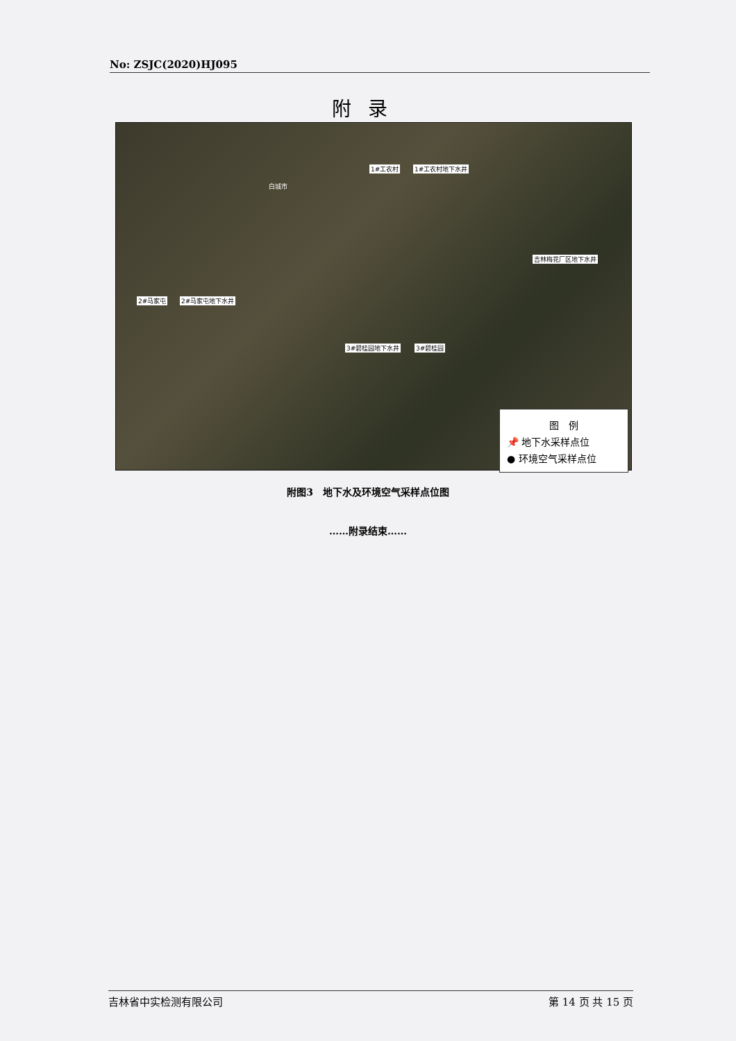No: ZSJC(2020)HJ095
附录
1#工农村 1#工农村地下水井
吉林梅花厂区地下水井
2#马家屯 2#马家屯地下水井
3#碧桂园地下水井 3#碧桂园
白城市
图　例
📌 地下水采样点位
● 环境空气采样点位
附图3　地下水及环境空气采样点位图
……附录结束……
吉林省中实检测有限公司 第 14 页 共 15 页